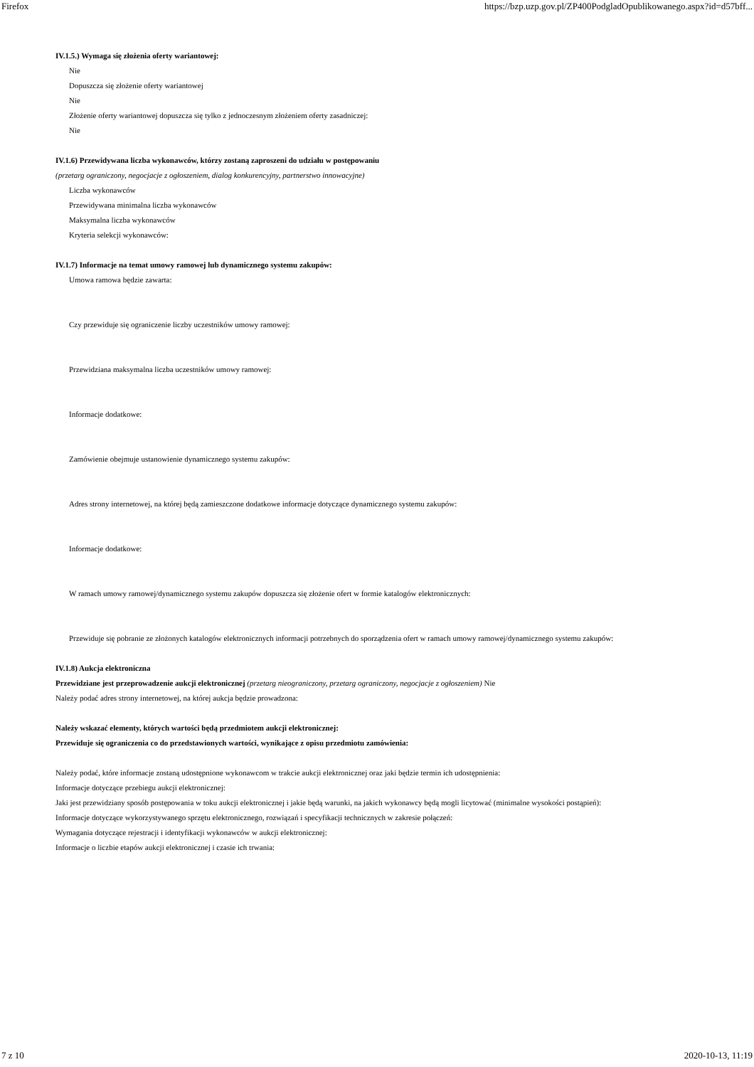Firefox https://bzp.uzp.gov.pl/ZP400PodgladOpublikowanego.aspx?id=d57bff...
IV.1.5.) Wymaga się złożenia oferty wariantowej:
Nie
Dopuszcza się złożenie oferty wariantowej
Nie
Złożenie oferty wariantowej dopuszcza się tylko z jednoczesnym złożeniem oferty zasadniczej:
Nie
IV.1.6) Przewidywana liczba wykonawców, którzy zostaną zaproszeni do udziału w postępowaniu
(przetarg ograniczony, negocjacje z ogłoszeniem, dialog konkurencyjny, partnerstwo innowacyjne)
Liczba wykonawców
Przewidywana minimalna liczba wykonawców
Maksymalna liczba wykonawców
Kryteria selekcji wykonawców:
IV.1.7) Informacje na temat umowy ramowej lub dynamicznego systemu zakupów:
Umowa ramowa będzie zawarta:
Czy przewiduje się ograniczenie liczby uczestników umowy ramowej:
Przewidziana maksymalna liczba uczestników umowy ramowej:
Informacje dodatkowe:
Zamówienie obejmuje ustanowienie dynamicznego systemu zakupów:
Adres strony internetowej, na której będą zamieszczone dodatkowe informacje dotyczące dynamicznego systemu zakupów:
Informacje dodatkowe:
W ramach umowy ramowej/dynamicznego systemu zakupów dopuszcza się złożenie ofert w formie katalogów elektronicznych:
Przewiduje się pobranie ze złożonych katalogów elektronicznych informacji potrzebnych do sporządzenia ofert w ramach umowy ramowej/dynamicznego systemu zakupów:
IV.1.8) Aukcja elektroniczna
Przewidziane jest przeprowadzenie aukcji elektronicznej (przetarg nieograniczony, przetarg ograniczony, negocjacje z ogłoszeniem) Nie
Należy podać adres strony internetowej, na której aukcja będzie prowadzona:
Należy wskazać elementy, których wartości będą przedmiotem aukcji elektronicznej:
Przewiduje się ograniczenia co do przedstawionych wartości, wynikające z opisu przedmiotu zamówienia:
Należy podać, które informacje zostaną udostępnione wykonawcom w trakcie aukcji elektronicznej oraz jaki będzie termin ich udostępnienia:
Informacje dotyczące przebiegu aukcji elektronicznej:
Jaki jest przewidziany sposób postępowania w toku aukcji elektronicznej i jakie będą warunki, na jakich wykonawcy będą mogli licytować (minimalne wysokości postąpień):
Informacje dotyczące wykorzystywanego sprzętu elektronicznego, rozwiązań i specyfikacji technicznych w zakresie połączeń:
Wymagania dotyczące rejestracji i identyfikacji wykonawców w aukcji elektronicznej:
Informacje o liczbie etapów aukcji elektronicznej i czasie ich trwania:
7 z 10 2020-10-13, 11:19